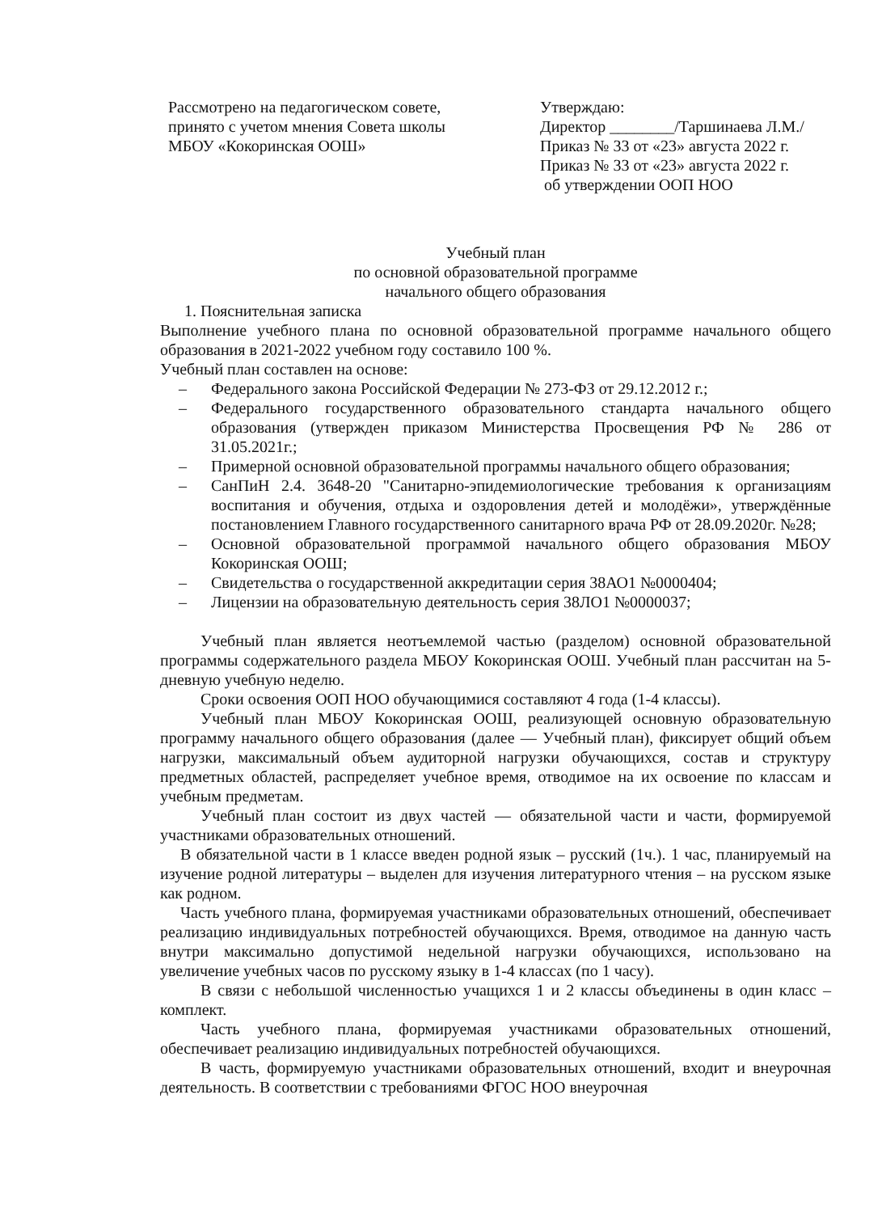Рассмотрено на педагогическом совете, принято с учетом мнения Совета школы МБОУ «Кокоринская ООШ»
Утверждаю:
Директор ________/Таршинаева Л.М./
Приказ № 33 от «23» августа 2022 г.
Приказ № 33 от «23» августа 2022 г.
об утверждении ООП НОО
Учебный план
по основной образовательной программе
начального общего образования
1. Пояснительная записка
Выполнение учебного плана по основной образовательной программе начального общего образования в 2021-2022 учебном году составило 100 %.
Учебный план составлен на основе:
– Федерального закона Российской Федерации № 273-ФЗ от 29.12.2012 г.;
– Федерального государственного образовательного стандарта начального общего образования (утвержден приказом Министерства Просвещения РФ № 286 от 31.05.2021г.;
– Примерной основной образовательной программы начального общего образования;
– СанПиН 2.4. 3648-20 "Санитарно-эпидемиологические требования к организациям воспитания и обучения, отдыха и оздоровления детей и молодёжи», утверждённые постановлением Главного государственного санитарного врача РФ от 28.09.2020г. №28;
– Основной образовательной программой начального общего образования МБОУ Кокоринская ООШ;
– Свидетельства о государственной аккредитации серия 38АО1 №0000404;
– Лицензии на образовательную деятельность серия 38ЛО1 №0000037;
Учебный план является неотъемлемой частью (разделом) основной образовательной программы содержательного раздела МБОУ Кокоринская ООШ. Учебный план рассчитан на 5- дневную учебную неделю.
Сроки освоения ООП НОО обучающимися составляют 4 года (1-4 классы).
Учебный план МБОУ Кокоринская ООШ, реализующей основную образовательную программу начального общего образования (далее — Учебный план), фиксирует общий объем нагрузки, максимальный объем аудиторной нагрузки обучающихся, состав и структуру предметных областей, распределяет учебное время, отводимое на их освоение по классам и учебным предметам.
Учебный план состоит из двух частей — обязательной части и части, формируемой участниками образовательных отношений.
В обязательной части в 1 классе введен родной язык – русский (1ч.). 1 час, планируемый на изучение родной литературы – выделен для изучения литературного чтения – на русском языке как родном.
Часть учебного плана, формируемая участниками образовательных отношений, обеспечивает реализацию индивидуальных потребностей обучающихся. Время, отводимое на данную часть внутри максимально допустимой недельной нагрузки обучающихся, использовано на увеличение учебных часов по русскому языку в 1-4 классах (по 1 часу).
В связи с небольшой численностью учащихся 1 и 2 классы объединены в один класс – комплект.
Часть учебного плана, формируемая участниками образовательных отношений, обеспечивает реализацию индивидуальных потребностей обучающихся.
В часть, формируемую участниками образовательных отношений, входит и внеурочная деятельность. В соответствии с требованиями ФГОС НОО внеурочная